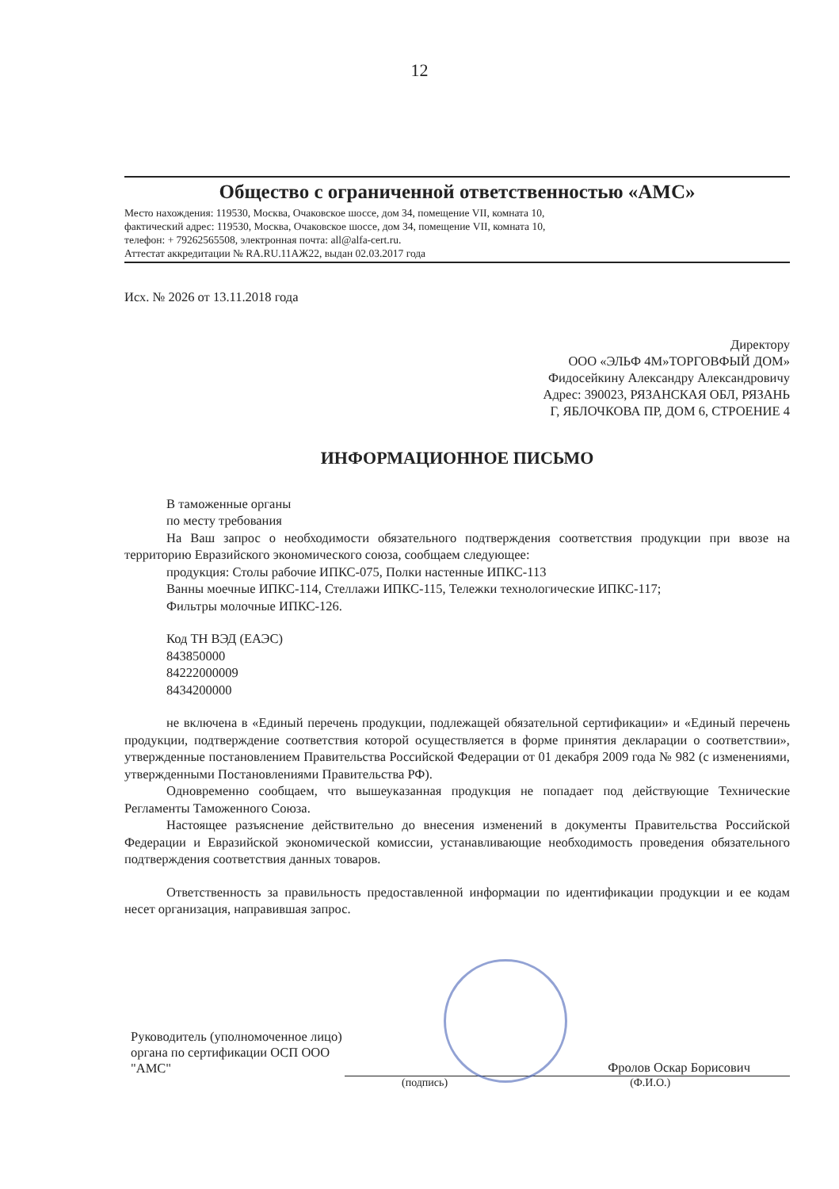12
Общество с ограниченной ответственностью «АМС»
Место нахождения: 119530, Москва, Очаковское шоссе, дом 34, помещение VII, комната 10,
фактический адрес: 119530, Москва, Очаковское шоссе, дом 34, помещение VII, комната 10,
телефон: + 79262565508, электронная почта: all@alfa-cert.ru.
Аттестат аккредитации № RA.RU.11АЖ22, выдан 02.03.2017 года
Исх. № 2026 от 13.11.2018 года
Директору
ООО «ЭЛЬФ 4М»ТОРГОВФЫЙ ДОМ»
Фидосейкину Александру Александровичу
Адрес: 390023, РЯЗАНСКАЯ ОБЛ, РЯЗАНЬ
Г, ЯБЛОЧКОВА ПР, ДОМ 6, СТРОЕНИЕ 4
ИНФОРМАЦИОННОЕ ПИСЬМО
В таможенные органы
по месту требования
На Ваш запрос о необходимости обязательного подтверждения соответствия продукции при ввозе на территорию Евразийского экономического союза, сообщаем следующее:
продукция: Столы рабочие ИПКС-075, Полки настенные ИПКС-113
Ванны моечные ИПКС-114, Стеллажи ИПКС-115, Тележки технологические ИПКС-117;
Фильтры молочные ИПКС-126.
Код ТН ВЭД (ЕАЭС)
843850000
84222000009
8434200000
не включена в «Единый перечень продукции, подлежащей обязательной сертификации» и «Единый перечень продукции, подтверждение соответствия которой осуществляется в форме принятия декларации о соответствии», утвержденные постановлением Правительства Российской Федерации от 01 декабря 2009 года № 982 (с изменениями, утвержденными Постановлениями Правительства РФ).
Одновременно сообщаем, что вышеуказанная продукция не попадает под действующие Технические Регламенты Таможенного Союза.
Настоящее разъяснение действительно до внесения изменений в документы Правительства Российской Федерации и Евразийской экономической комиссии, устанавливающие необходимость проведения обязательного подтверждения соответствия данных товаров.
Ответственность за правильность предоставленной информации по идентификации продукции и ее кодам несет организация, направившая запрос.
Руководитель (уполномоченное лицо) органа по сертификации ОСП ООО "АМС"
Фролов Оскар Борисович
(подпись) (Ф.И.О.)